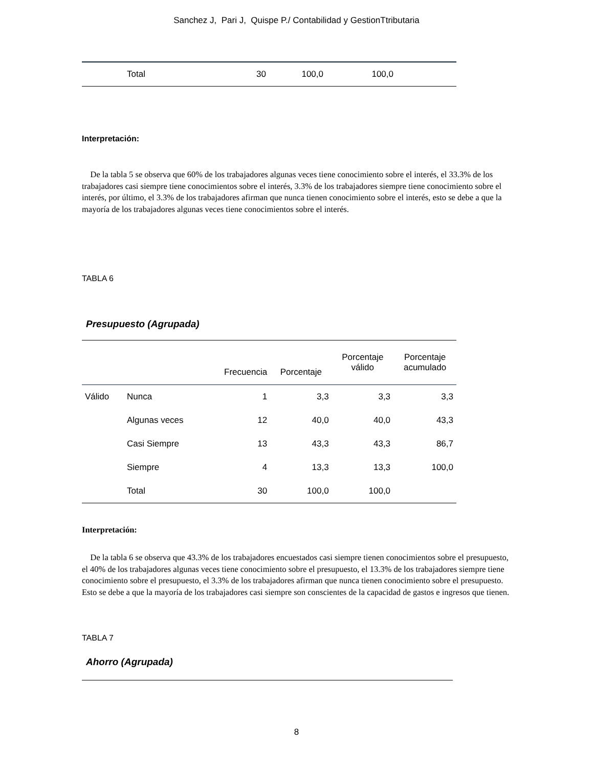Sanchez J, Pari J, Quispe P./ Contabilidad y GestionTtributaria
| | Total | 30 | 100,0 | 100,0 | |
Interpretación:
De la tabla 5 se observa que 60% de los trabajadores algunas veces tiene conocimiento sobre el interés, el 33.3% de los trabajadores casi siempre tiene conocimientos sobre el interés, 3.3% de los trabajadores siempre tiene conocimiento sobre el interés, por último, el 3.3% de los trabajadores afirman que nunca tienen conocimiento sobre el interés, esto se debe a que la mayoría de los trabajadores algunas veces tiene conocimientos sobre el interés.
TABLA 6
Presupuesto (Agrupada)
| | | Frecuencia | Porcentaje | Porcentaje válido | Porcentaje acumulado |
| --- | --- | --- | --- | --- | --- |
| Válido | Nunca | 1 | 3,3 | 3,3 | 3,3 |
| | Algunas veces | 12 | 40,0 | 40,0 | 43,3 |
| | Casi Siempre | 13 | 43,3 | 43,3 | 86,7 |
| | Siempre | 4 | 13,3 | 13,3 | 100,0 |
| | Total | 30 | 100,0 | 100,0 | |
Interpretación:
De la tabla 6 se observa que 43.3% de los trabajadores encuestados casi siempre tienen conocimientos sobre el presupuesto, el 40% de los trabajadores algunas veces tiene conocimiento sobre el presupuesto, el 13.3% de los trabajadores siempre tiene conocimiento sobre el presupuesto, el 3.3% de los trabajadores afirman que nunca tienen conocimiento sobre el presupuesto. Esto se debe a que la mayoría de los trabajadores casi siempre son conscientes de la capacidad de gastos e ingresos que tienen.
TABLA 7
Ahorro (Agrupada)
8